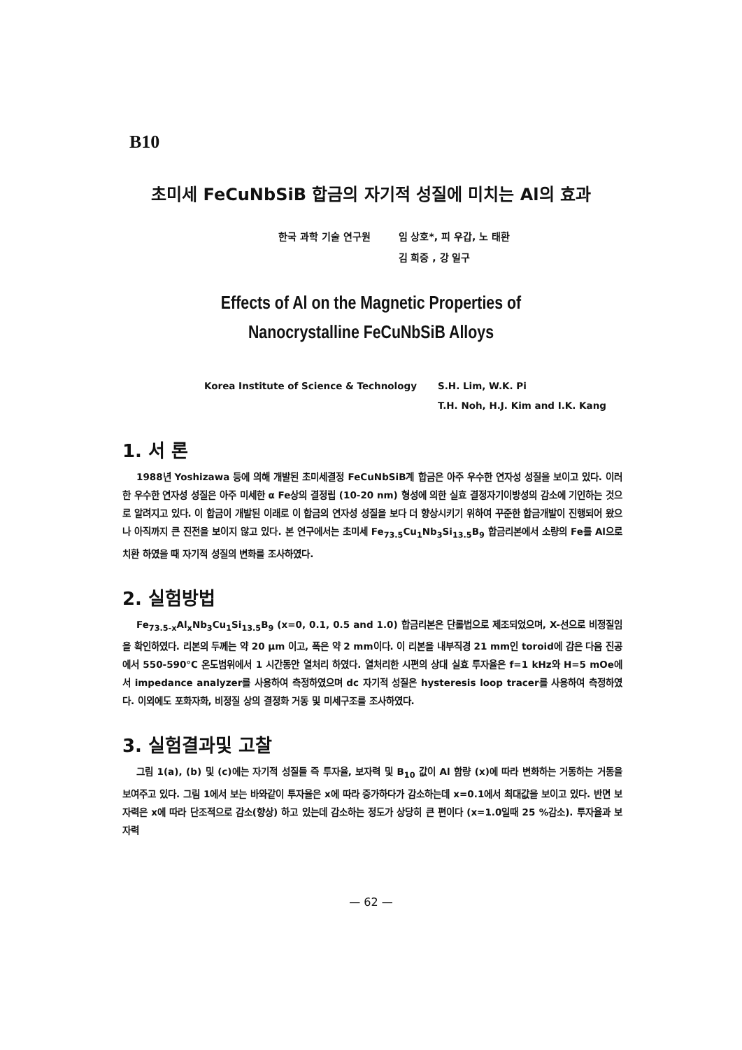B10
초미세 FeCuNbSiB 합금의 자기적 성질에 미치는 Al의 효과
한국 과학 기술 연구원 임 상호*, 피 우갑, 노 태환
김 희중 , 강 일구
Effects of Al on the Magnetic Properties of
Nanocrystalline FeCuNbSiB Alloys
Korea Institute of Science & Technology
S.H. Lim, W.K. Pi
T.H. Noh, H.J. Kim and I.K. Kang
1. 서 론
1988년 Yoshizawa 등에 의해 개발된 초미세결정 FeCuNbSiB계 합금은 아주 우수한 연자성 성질을 보이고 있다. 이러한 우수한 연자성 성질은 아주 미세한 α Fe상의 결정립 (10-20 nm) 형성에 의한 실효 결정자기이방성의 감소에 기인하는 것으로 알려지고 있다. 이 합금이 개발된 이래로 이 합금의 연자성 성질을 보다 더 향상시키기 위하여 꾸준한 합금개발이 진행되어 왔으나 아직까지 큰 진전을 보이지 않고 있다. 본 연구에서는 초미세 Fe<sub>73.5</sub>Cu<sub>1</sub>Nb<sub>3</sub>Si<sub>13.5</sub>B<sub>9</sub> 합금리본에서 소량의 Fe를 Al으로 치환 하였을 때 자기적 성질의 변화를 조사하였다.
2. 실험방법
Fe<sub>73.5-x</sub>Al<sub>x</sub>Nb<sub>3</sub>Cu<sub>1</sub>Si<sub>13.5</sub>B<sub>9</sub> (x=0, 0.1, 0.5 and 1.0) 합금리본은 단롤법으로 제조되었으며, X-선으로 비정질임을 확인하였다. 리본의 두께는 약 20 μm 이고, 폭은 약 2 mm이다. 이 리본을 내부직경 21 mm인 toroid에 감은 다음 진공에서 550-590°C 온도범위에서 1 시간동안 열처리 하였다. 열처리한 시편의 상대 실효 투자율은 f=1 kHz와 H=5 mOe에서 impedance analyzer를 사용하여 측정하였으며 dc 자기적 성질은 hysteresis loop tracer를 사용하여 측정하였다. 이외에도 포화자화, 비정질 상의 결정화 거동 및 미세구조를 조사하였다.
3. 실험결과및 고찰
그림 1(a), (b) 및 (c)에는 자기적 성질들 즉 투자율, 보자력 및 B<sub>10</sub> 값이 Al 함량 (x)에 따라 변화하는 거동하는 거동을 보여주고 있다. 그림 1에서 보는 바와같이 투자율은 x에 따라 증가하다가 감소하는데 x=0.1에서 최대값을 보이고 있다. 반면 보자력은 x에 따라 단조적으로 감소(향상) 하고 있는데 감소하는 정도가 상당히 큰 편이다 (x=1.0일때 25 %감소). 투자율과 보자력
— 62 —